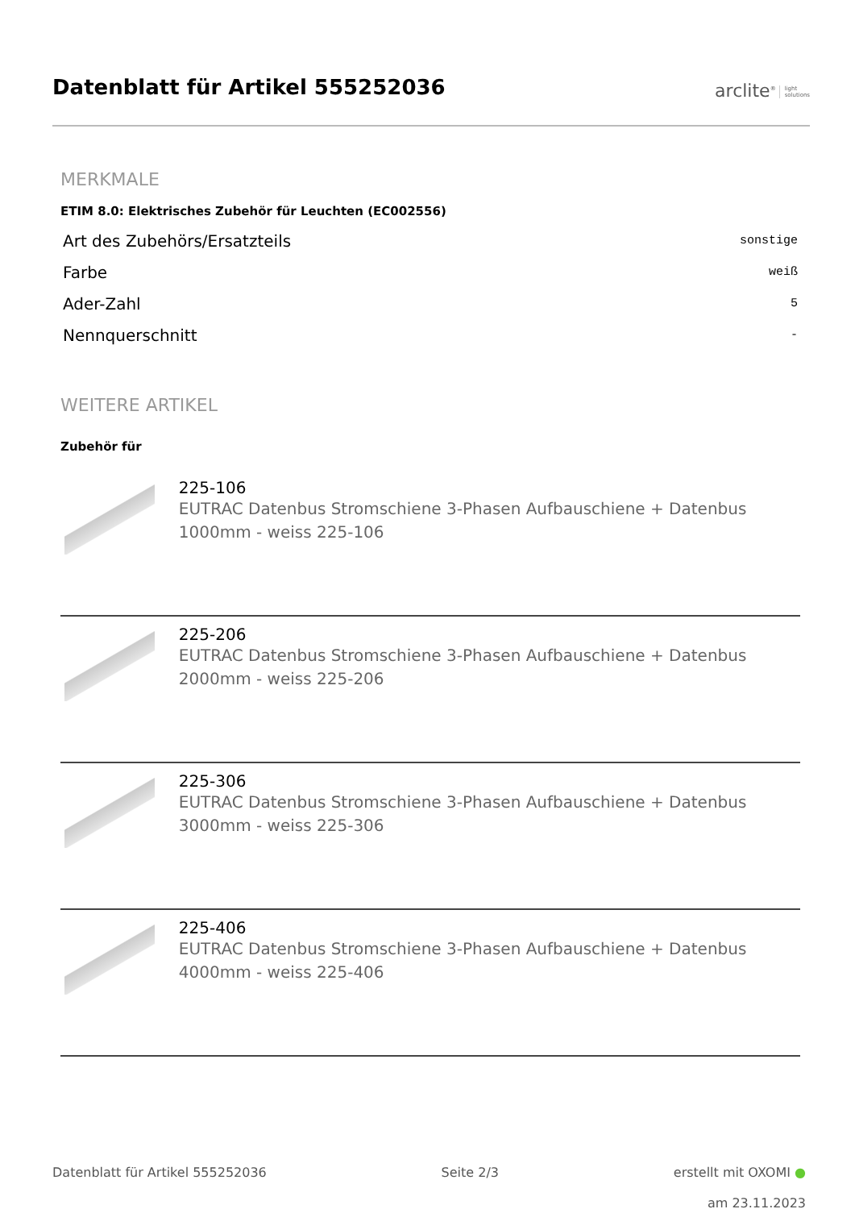Datenblatt für Artikel 555252036
arclite<sup>®</sup> light
solutions
MERKMALE
ETIM 8.0: Elektrisches Zubehör für Leuchten (EC002556)
| Art des Zubehörs/Ersatzteils | sonstige |
| Farbe | weiß |
| Ader-Zahl | 5 |
| Nennquerschnitt | - |
WEITERE ARTIKEL
Zubehör für
225-106
EUTRAC Datenbus Stromschiene 3-Phasen Aufbauschiene + Datenbus 1000mm - weiss 225-106
225-206
EUTRAC Datenbus Stromschiene 3-Phasen Aufbauschiene + Datenbus 2000mm - weiss 225-206
225-306
EUTRAC Datenbus Stromschiene 3-Phasen Aufbauschiene + Datenbus 3000mm - weiss 225-306
225-406
EUTRAC Datenbus Stromschiene 3-Phasen Aufbauschiene + Datenbus 4000mm - weiss 225-406
Datenblatt für Artikel 555252036 Seite 2/3 erstellt mit OXOMI ●
am 23.11.2023